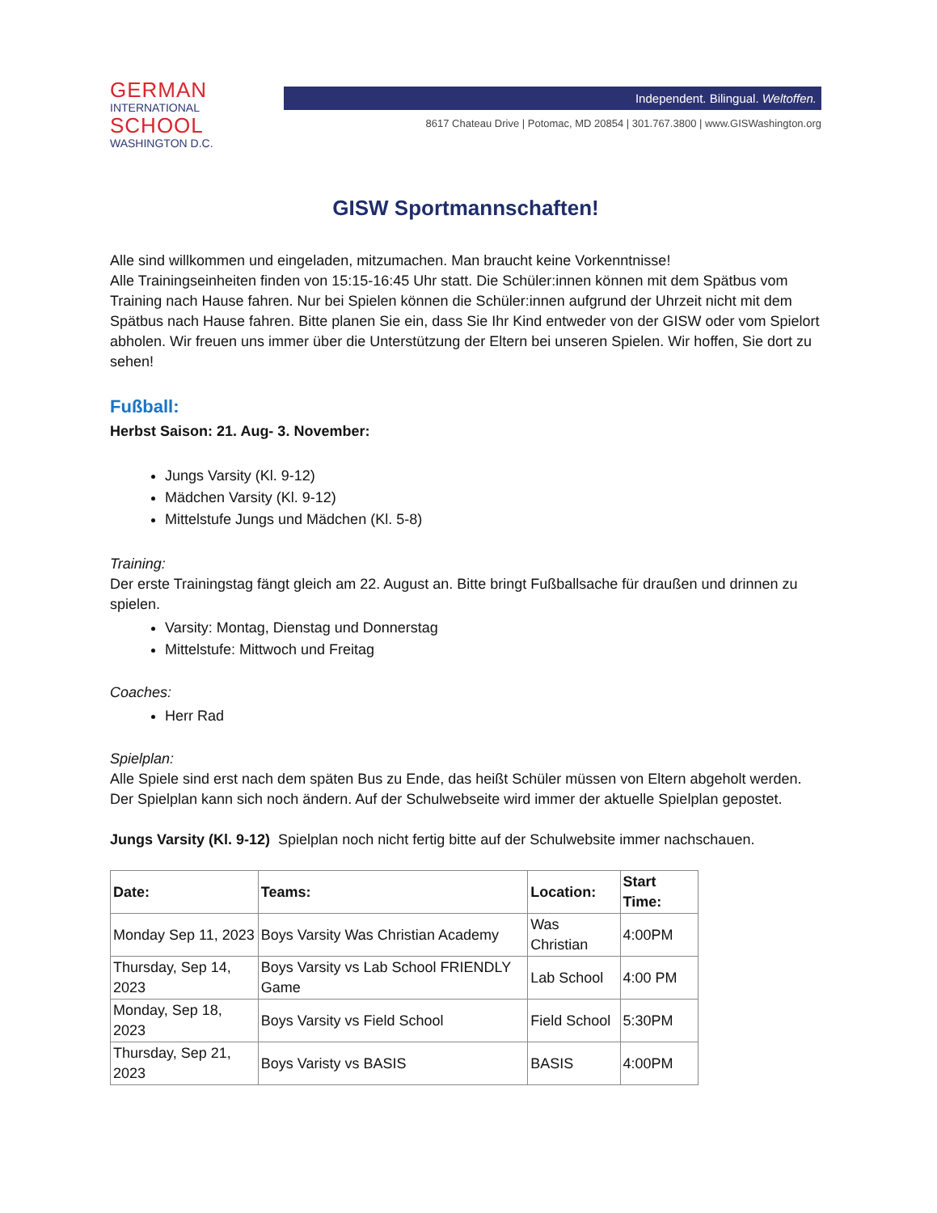GERMAN
INTERNATIONAL
SCHOOL
WASHINGTON D.C.
Independent. Bilingual. Weltoffen.
8617 Chateau Drive | Potomac, MD 20854 | 301.767.3800 | www.GISWashington.org
GISW Sportmannschaften!
Alle sind willkommen und eingeladen, mitzumachen. Man braucht keine Vorkenntnisse!
Alle Trainingseinheiten finden von 15:15-16:45 Uhr statt. Die Schüler:innen können mit dem Spätbus vom Training nach Hause fahren. Nur bei Spielen können die Schüler:innen aufgrund der Uhrzeit nicht mit dem Spätbus nach Hause fahren. Bitte planen Sie ein, dass Sie Ihr Kind entweder von der GISW oder vom Spielort abholen. Wir freuen uns immer über die Unterstützung der Eltern bei unseren Spielen. Wir hoffen, Sie dort zu sehen!
Fußball:
Herbst Saison: 21. Aug- 3. November:
Jungs Varsity (Kl. 9-12)
Mädchen Varsity (Kl. 9-12)
Mittelstufe Jungs und Mädchen (Kl. 5-8)
Training:
Der erste Trainingstag fängt gleich am 22. August an. Bitte bringt Fußballsache für draußen und drinnen zu spielen.
Varsity: Montag, Dienstag und Donnerstag
Mittelstufe: Mittwoch und Freitag
Coaches:
Herr Rad
Spielplan:
Alle Spiele sind erst nach dem späten Bus zu Ende, das heißt Schüler müssen von Eltern abgeholt werden.
Der Spielplan kann sich noch ändern. Auf der Schulwebseite wird immer der aktuelle Spielplan gepostet.
Jungs Varsity (Kl. 9-12) Spielplan noch nicht fertig bitte auf der Schulwebsite immer nachschauen.
| Date: | Teams: | Location: | Start Time: |
| --- | --- | --- | --- |
| Monday Sep 11, 2023 | Boys Varsity Was Christian Academy | Was Christian | 4:00PM |
| Thursday, Sep 14, 2023 | Boys Varsity vs Lab School FRIENDLY Game | Lab School | 4:00 PM |
| Monday, Sep 18, 2023 | Boys Varsity vs Field School | Field School | 5:30PM |
| Thursday, Sep 21, 2023 | Boys Varisty vs BASIS | BASIS | 4:00PM |